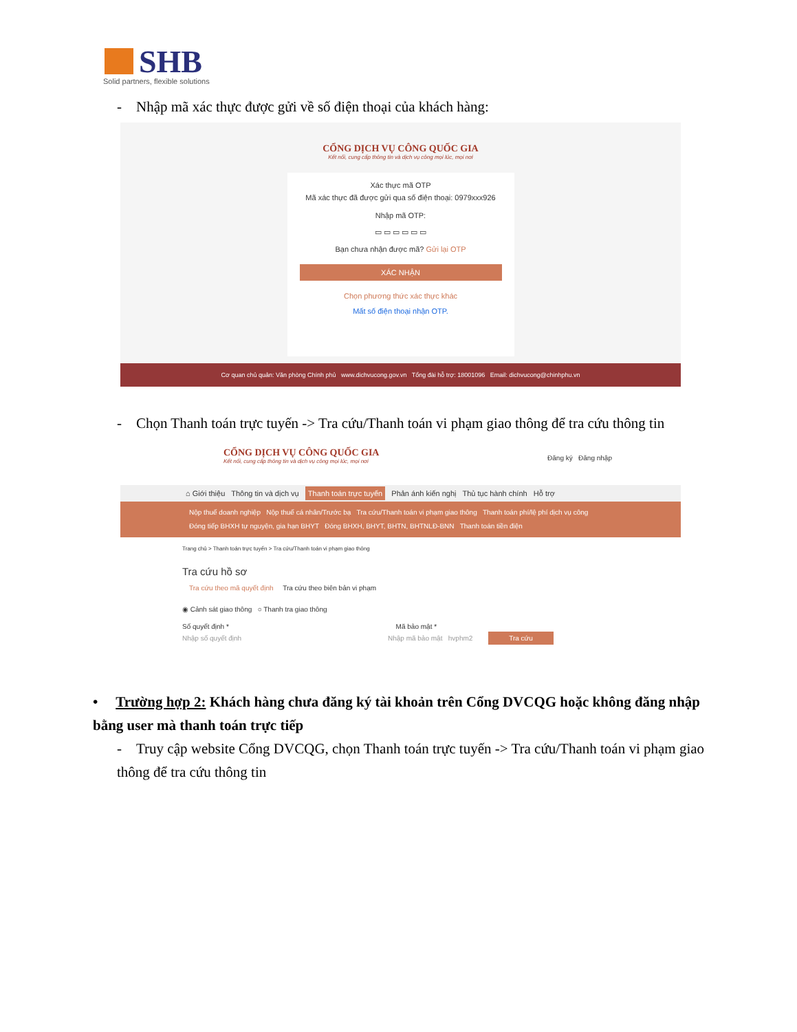SHB
Solid partners, flexible solutions
- Nhập mã xác thực được gửi về số điện thoại của khách hàng:
CỔNG DỊCH VỤ CÔNG QUỐC GIA
Kết nối, cung cấp thông tin và dịch vụ công mọi lúc, mọi nơi
Xác thực mã OTP
Mã xác thực đã được gửi qua số điện thoại: 0979xxx926
Nhập mã OTP:
▭ ▭ ▭ ▭ ▭ ▭
Bạn chưa nhận được mã? Gửi lại OTP
XÁC NHẬN
Chọn phương thức xác thực khác
Mất số điện thoại nhận OTP.
Cơ quan chủ quản: Văn phòng Chính phủ www.dichvucong.gov.vn Tổng đài hỗ trợ: 18001096 Email: dichvucong@chinhphu.vn
- Chọn Thanh toán trực tuyến -> Tra cứu/Thanh toán vi phạm giao thông để tra cứu thông tin
CỔNG DỊCH VỤ CÔNG QUỐC GIA
Kết nối, cung cấp thông tin và dịch vụ công mọi lúc, mọi nơi
Đăng ký Đăng nhập
⌂ Giới thiệu Thông tin và dịch vụ Thanh toán trực tuyến Phản ánh kiến nghị Thủ tục hành chính Hỗ trợ
Nộp thuế doanh nghiệp Nộp thuế cá nhân/Trước bạ Tra cứu/Thanh toán vi phạm giao thông Thanh toán phí/lệ phí dịch vụ công
Đóng tiếp BHXH tự nguyện, gia hạn BHYT Đóng BHXH, BHYT, BHTN, BHTNLĐ-BNN Thanh toán tiền điện
Trang chủ > Thanh toán trực tuyến > Tra cứu/Thanh toán vi phạm giao thông
Tra cứu hồ sơ
Tra cứu theo mã quyết định Tra cứu theo biên bản vi phạm
◉ Cảnh sát giao thông ○ Thanh tra giao thông
Số quyết định * Mã bảo mật *
Nhập số quyết định Nhập mã bảo mật hvphm2 Tra cứu
• Trường hợp 2: Khách hàng chưa đăng ký tài khoản trên Cổng DVCQG hoặc không đăng nhập bằng user mà thanh toán trực tiếp
- Truy cập website Cổng DVCQG, chọn Thanh toán trực tuyến -> Tra cứu/Thanh toán vi phạm giao thông để tra cứu thông tin